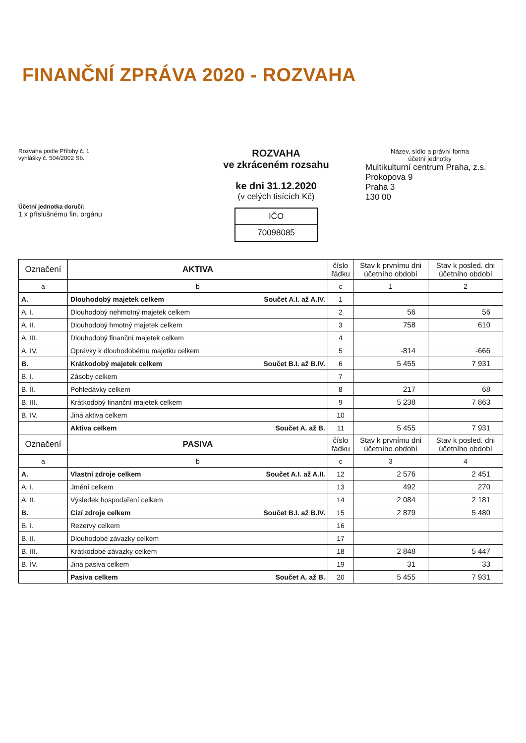FINANČNÍ ZPRÁVA 2020 - ROZVAHA
Rozvaha podle Přílohy č. 1
vyhlášky č. 504/2002 Sb.
Účetní jednotka doručí:
1 x příslušnému fin. orgánu
ROZVAHA
ve zkráceném rozsahu
ke dni 31.12.2020
(v celých tisících Kč)
IČO
70098085
Název, sídlo a právní forma
účetní jednotky
Multikulturní centrum Praha, z.s.
Prokopova 9
Praha 3
130 00
| Označení | AKTIVA | číslo řádku | Stav k prvnímu dni účetního období | Stav k posled. dni účetního období |
| --- | --- | --- | --- | --- |
| a | b | c | 1 | 2 |
| A. | Dlouhodobý majetek celkem Součet A.I. až A.IV. | 1 | | |
| A. I. | Dlouhodobý nehmotný majetek celkem | 2 | 56 | 56 |
| A. II. | Dlouhodobý hmotný majetek celkem | 3 | 758 | 610 |
| A. III. | Dlouhodobý finanční majetek celkem | 4 | | |
| A. IV. | Oprávky k dlouhodobému majetku celkem | 5 | -814 | -666 |
| B. | Krátkodobý majetek celkem Součet B.I. až B.IV. | 6 | 5 455 | 7 931 |
| B. I. | Zásoby celkem | 7 | | |
| B. II. | Pohledávky celkem | 8 | 217 | 68 |
| B. III. | Krátkodobý finanční majetek celkem | 9 | 5 238 | 7 863 |
| B. IV. | Jiná aktiva celkem | 10 | | |
| | Aktiva celkem Součet A. až B. | 11 | 5 455 | 7 931 |
| Označení | PASIVA | číslo řádku | Stav k prvnímu dni účetního období | Stav k posled. dni účetního období |
| a | b | c | 3 | 4 |
| A. | Vlastní zdroje celkem Součet A.I. až A.II. | 12 | 2 576 | 2 451 |
| A. I. | Jmění celkem | 13 | 492 | 270 |
| A. II. | Výsledek hospodaření celkem | 14 | 2 084 | 2 181 |
| B. | Cizí zdroje celkem Součet B.I. až B.IV. | 15 | 2 879 | 5 480 |
| B. I. | Rezervy celkem | 16 | | |
| B. II. | Dlouhodobé závazky celkem | 17 | | |
| B. III. | Krátkodobé závazky celkem | 18 | 2 848 | 5 447 |
| B. IV. | Jiná pasiva celkem | 19 | 31 | 33 |
| | Pasiva celkem Součet A. až B. | 20 | 5 455 | 7 931 |